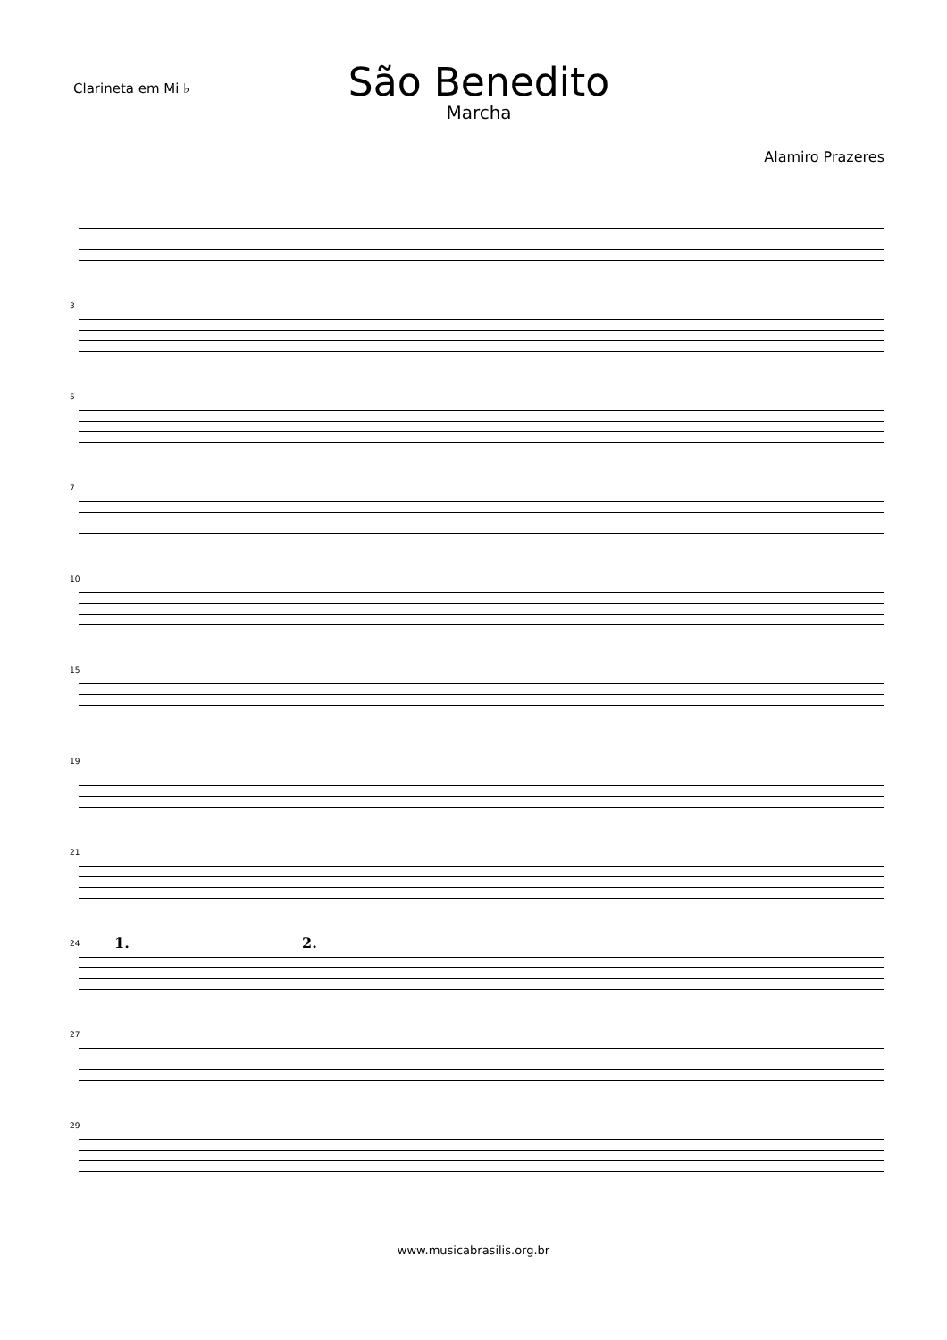Clarineta em Mi ♭
São Benedito
Marcha
Alamiro Prazeres
3
5
7
10
15
19
21
24 1. 2.
27
29
www.musicabrasilis.org.br